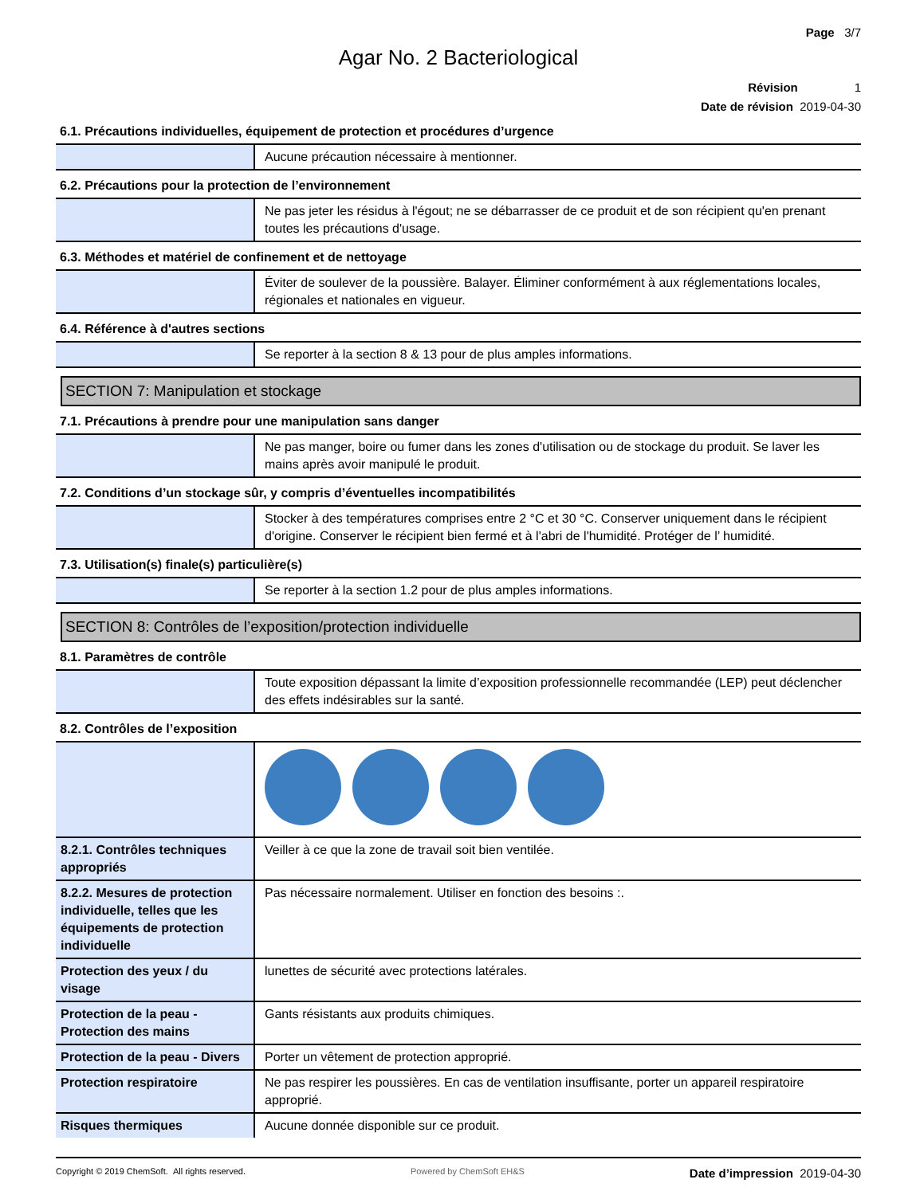Page 3/7
Agar No. 2 Bacteriological
Révision 1
Date de révision 2019-04-30
6.1. Précautions individuelles, équipement de protection et procédures d’urgence
| | Aucune précaution nécessaire à mentionner. |
6.2. Précautions pour la protection de l’environnement
| | Ne pas jeter les résidus à l'égout; ne se débarrasser de ce produit et de son récipient qu'en prenant toutes les précautions d'usage. |
6.3. Méthodes et matériel de confinement et de nettoyage
| | Éviter de soulever de la poussière. Balayer. Éliminer conformément à aux réglementations locales, régionales et nationales en vigueur. |
6.4. Référence à d'autres sections
| | Se reporter à la section 8 & 13 pour de plus amples informations. |
SECTION 7: Manipulation et stockage
7.1. Précautions à prendre pour une manipulation sans danger
| | Ne pas manger, boire ou fumer dans les zones d'utilisation ou de stockage du produit. Se laver les mains après avoir manipulé le produit. |
7.2. Conditions d’un stockage sûr, y compris d’éventuelles incompatibilités
| | Stocker à des températures comprises entre 2 °C et 30 °C. Conserver uniquement dans le récipient d'origine. Conserver le récipient bien fermé et à l'abri de l'humidité. Protéger de l’ humidité. |
7.3. Utilisation(s) finale(s) particulière(s)
| | Se reporter à la section 1.2 pour de plus amples informations. |
SECTION 8: Contrôles de l’exposition/protection individuelle
8.1. Paramètres de contrôle
| | Toute exposition dépassant la limite d’exposition professionnelle recommandée (LEP) peut déclencher des effets indésirables sur la santé. |
8.2. Contrôles de l’exposition
| 8.2.1. Contrôles techniques appropriés | Veiller à ce que la zone de travail soit bien ventilée. |
| 8.2.2. Mesures de protection individuelle, telles que les équipements de protection individuelle | Pas nécessaire normalement. Utiliser en fonction des besoins :. |
| Protection des yeux / du visage | lunettes de sécurité avec protections latérales. |
| Protection de la peau - Protection des mains | Gants résistants aux produits chimiques. |
| Protection de la peau - Divers | Porter un vêtement de protection approprié. |
| Protection respiratoire | Ne pas respirer les poussières. En cas de ventilation insuffisante, porter un appareil respiratoire approprié. |
| Risques thermiques | Aucune donnée disponible sur ce produit. |
Copyright © 2019 ChemSoft. All rights reserved. Powered by ChemSoft EH&S Date d’impression 2019-04-30